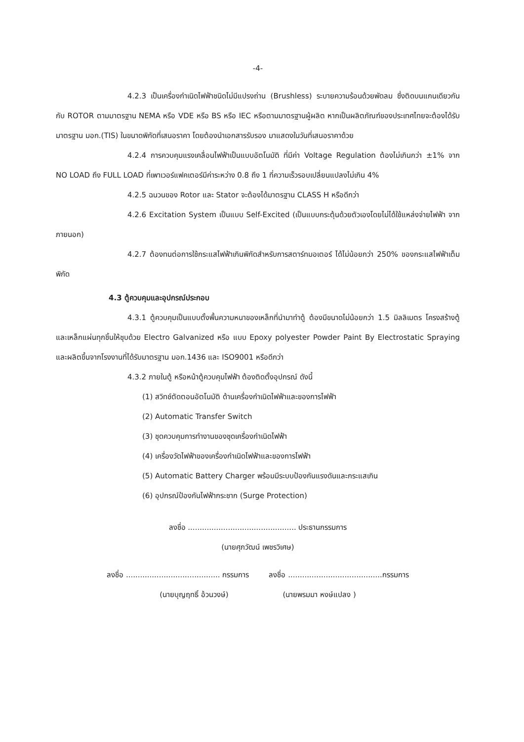-4-
4.2.3 เป็นเครื่องกำเนิดไฟฟ้าชนิดไม่มีแปรงถ่าน (Brushless) ระบายความร้อนด้วยพัดลม ซึ่งติดบนแกนเดียวกันกับ ROTOR ตามมาตรฐาน NEMA หรือ VDE หรือ BS หรือ IEC หรือตามมาตรฐานผู้ผลิต หากเป็นผลิตภัณฑ์ของประเทศไทยจะต้องได้รับมาตรฐาน มอก.(TIS) ในขนาดพิกัดที่เสนอราคา โดยต้องนำเอกสารรับรอง มาแสดงในวันที่เสนอราคาด้วย
4.2.4 การควบคุมแรงเคลื่อนไฟฟ้าเป็นแบบอัตโนมัติ ที่มีค่า Voltage Regulation ต้องไม่เกินกว่า ±1% จาก NO LOAD ถึง FULL LOAD ที่เพาเวอร์แฟคเตอร์มีค่าระหว่าง 0.8 ถึง 1 ที่ความเร็วรอบเปลี่ยนแปลงไม่เกิน 4%
4.2.5 ฉนวนของ Rotor และ Stator จะต้องได้มาตรฐาน CLASS H หรือดีกว่า
4.2.6 Excitation System เป็นแบบ Self-Excited (เป็นแบบกระตุ้นด้วยตัวเองโดยไม่ได้ใช้แหล่งจ่ายไฟฟ้า จากภายนอก)
4.2.7 ต้องทนต่อการใช้กระแสไฟฟ้าเกินพิกัดสำหรับการสตาร์ทมอเตอร์ ได้ไม่น้อยกว่า 250% ของกระแสไฟฟ้าเต็มพิกัด
4.3 ตู้ควบคุมและอุปกรณ์ประกอบ
4.3.1 ตู้ควบคุมเป็นแบบตั้งพื้นความหนาของเหล็กที่นำมาทำตู้ ต้องมีขนาดไม่น้อยกว่า 1.5 มิลลิเมตร โครงสร้างตู้และเหล็กแผ่นทุกชิ้นให้ชุบด้วย Electro Galvanized หรือ แบบ Epoxy polyester Powder Paint By Electrostatic Spraying และผลิตขึ้นจากโรงงานที่ได้รับมาตรฐาน มอก.1436 และ ISO9001 หรือดีกว่า
4.3.2 ภายในตู้ หรือหน้าตู้ควบคุมไฟฟ้า ต้องติดตั้งอุปกรณ์ ดังนี้
(1) สวิทช์ตัดตอนอัตโนมัติ ด้านเครื่องกำเนิดไฟฟ้าและของการไฟฟ้า
(2) Automatic Transfer Switch
(3) ชุดควบคุมการทำงานของชุดเครื่องกำเนิดไฟฟ้า
(4) เครื่องวัดไฟฟ้าของเครื่องกำเนิดไฟฟ้าและของการไฟฟ้า
(5) Automatic Battery Charger พร้อมมีระบบป้องกันแรงดันและกระแสเกิน
(6) อุปกรณ์ป้องกันไฟฟ้ากระชาก (Surge Protection)
ลงชื่อ .............................................. ประธานกรรมการ
(นายศุภวัฒน์ เพชรวิเศษ)
ลงชื่อ ........................................ กรรมการ ลงชื่อ ........................................กรรมการ
(นายบุญฤทธิ์ อ้วนวงษ์) (นายพรมมา หงษ์แปลง )